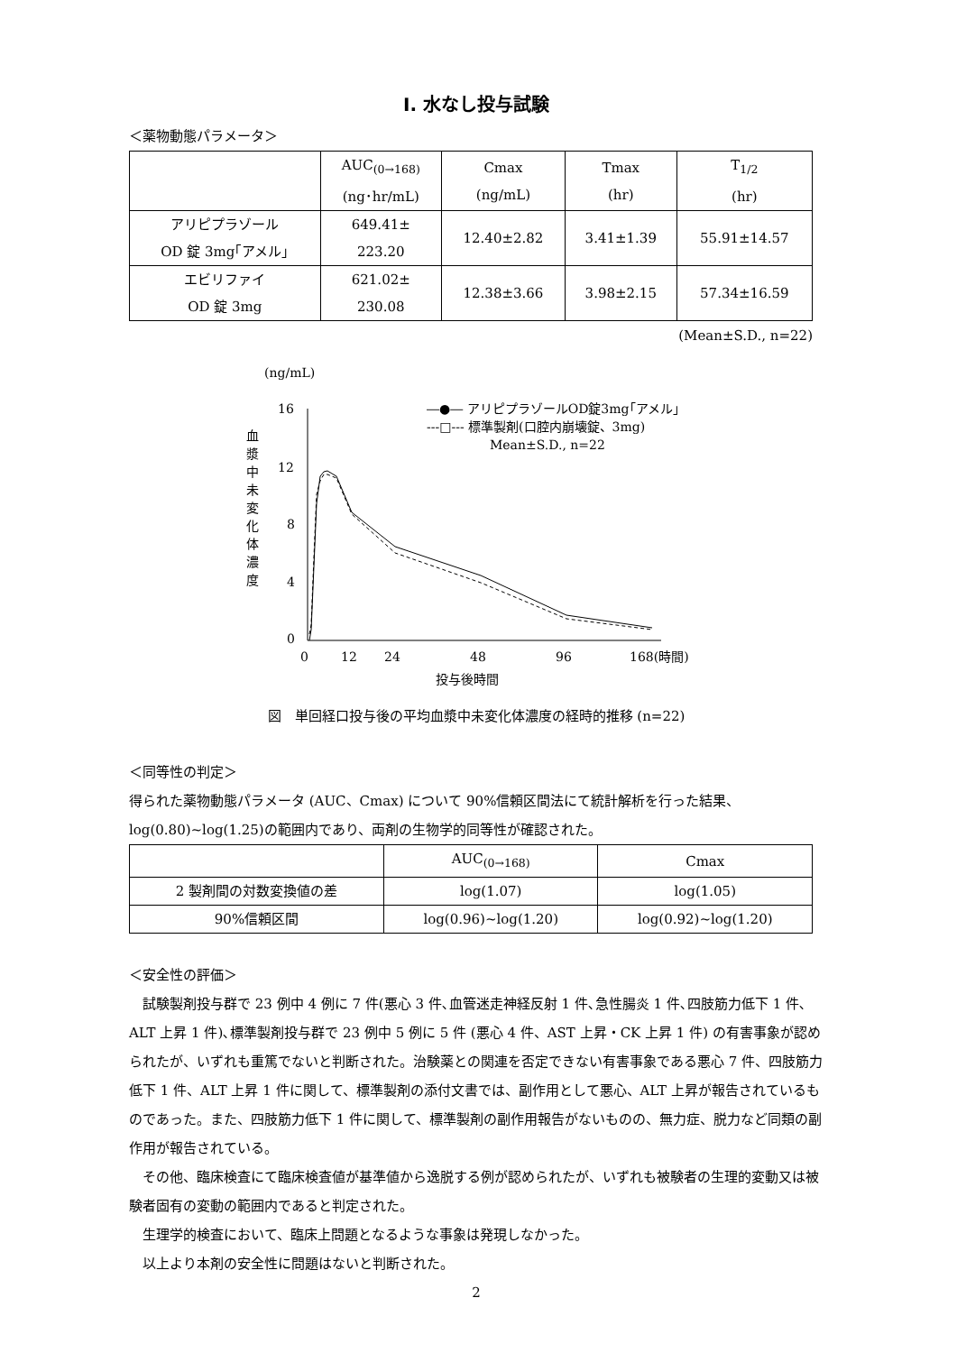Ⅰ. 水なし投与試験
＜薬物動態パラメータ＞
| | AUC<sub>(0→168)</sub> (ng･hr/mL) | Cmax (ng/mL) | Tmax (hr) | T<sub>1/2</sub> (hr) |
| --- | --- | --- | --- | --- |
| アリピプラゾール OD 錠 3mg｢アメル｣ | 649.41± 223.20 | 12.40±2.82 | 3.41±1.39 | 55.91±14.57 |
| エビリファイ OD 錠 3mg | 621.02± 230.08 | 12.38±3.66 | 3.98±2.15 | 57.34±16.59 |
(Mean±S.D., n=22)
(ng/mL)
血
漿
中
未
変
化
体
濃
度
16
12
8
4
0
0
12
24
48
96
168(時間)
投与後時間
―●― アリピプラゾールOD錠3mg｢アメル｣
---□--- 標準製剤(口腔内崩壊錠、3mg)
Mean±S.D., n=22
図　単回経口投与後の平均血漿中未変化体濃度の経時的推移 (n=22)
＜同等性の判定＞
得られた薬物動態パラメータ (AUC、Cmax) について 90%信頼区間法にて統計解析を行った結果、log(0.80)~log(1.25)の範囲内であり、両剤の生物学的同等性が確認された。
| | AUC<sub>(0→168)</sub> | Cmax |
| --- | --- | --- |
| 2 製剤間の対数変換値の差 | log(1.07) | log(1.05) |
| 90%信頼区間 | log(0.96)~log(1.20) | log(0.92)~log(1.20) |
＜安全性の評価＞
　試験製剤投与群で 23 例中 4 例に 7 件(悪心 3 件､血管迷走神経反射 1 件､急性腸炎 1 件､四肢筋力低下 1 件､ALT 上昇 1 件)､標準製剤投与群で 23 例中 5 例に 5 件 (悪心 4 件、AST 上昇・CK 上昇 1 件) の有害事象が認められたが、いずれも重篤でないと判断された。治験薬との関連を否定できない有害事象である悪心 7 件、四肢筋力低下 1 件、ALT 上昇 1 件に関して、標準製剤の添付文書では、副作用として悪心、ALT 上昇が報告されているものであった。また、四肢筋力低下 1 件に関して、標準製剤の副作用報告がないものの、無力症、脱力など同類の副作用が報告されている。
　その他、臨床検査にて臨床検査値が基準値から逸脱する例が認められたが、いずれも被験者の生理的変動又は被験者固有の変動の範囲内であると判定された。
　生理学的検査において、臨床上問題となるような事象は発現しなかった。
　以上より本剤の安全性に問題はないと判断された。
2